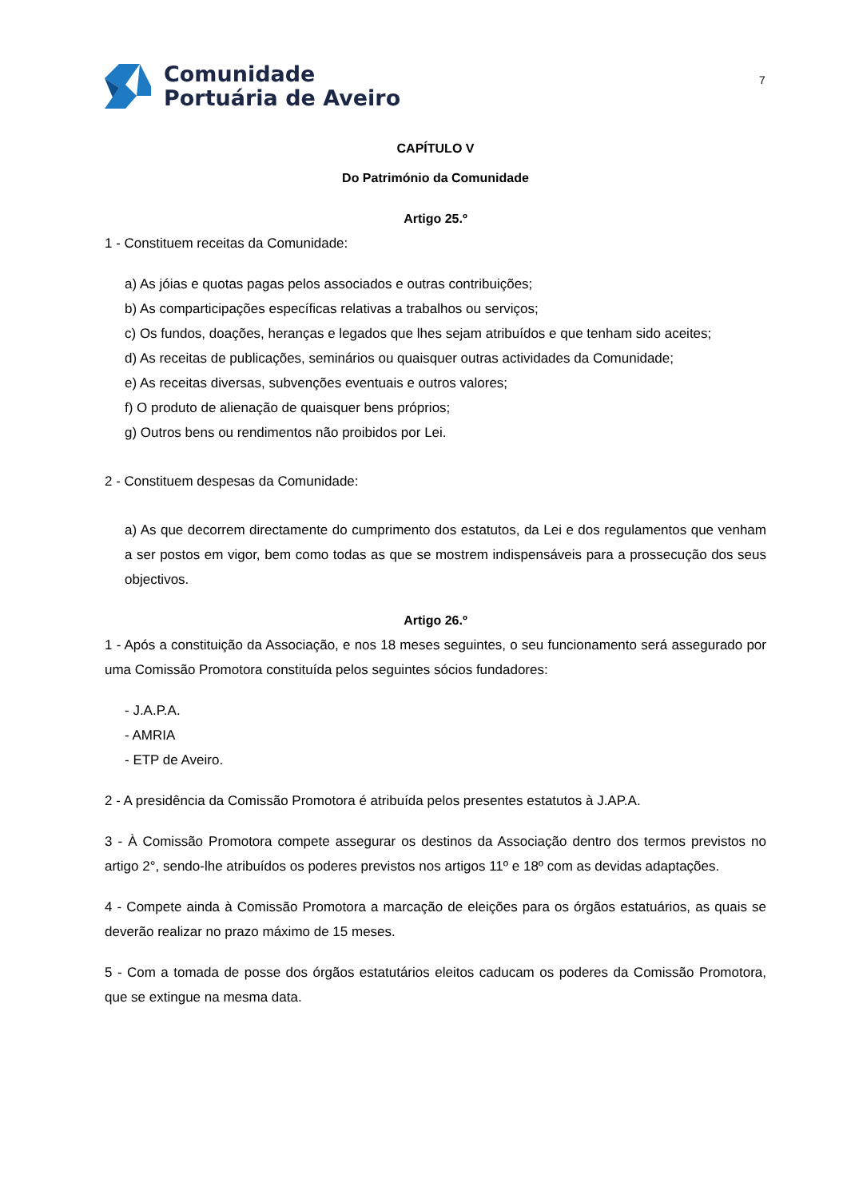Comunidade
Portuária de Aveiro
7
CAPÍTULO V
Do Património da Comunidade
Artigo 25.º
1 - Constituem receitas da Comunidade:
a) As jóias e quotas pagas pelos associados e outras contribuições;
b) As comparticipações específicas relativas a trabalhos ou serviços;
c) Os fundos, doações, heranças e legados que lhes sejam atribuídos e que tenham sido aceites;
d) As receitas de publicações, seminários ou quaisquer outras actividades da Comunidade;
e) As receitas diversas, subvenções eventuais e outros valores;
f) O produto de alienação de quaisquer bens próprios;
g) Outros bens ou rendimentos não proibidos por Lei.
2 - Constituem despesas da Comunidade:
a) As que decorrem directamente do cumprimento dos estatutos, da Lei e dos regulamentos que venham a ser postos em vigor, bem como todas as que se mostrem indispensáveis para a prossecução dos seus objectivos.
Artigo 26.º
1 - Após a constituição da Associação, e nos 18 meses seguintes, o seu funcionamento será assegurado por uma Comissão Promotora constituída pelos seguintes sócios fundadores:
- J.A.P.A.
- AMRIA
- ETP de Aveiro.
2 - A presidência da Comissão Promotora é atribuída pelos presentes estatutos à J.AP.A.
3 - À Comissão Promotora compete assegurar os destinos da Associação dentro dos termos previstos no artigo 2°, sendo-lhe atribuídos os poderes previstos nos artigos 11º e 18º com as devidas adaptações.
4 - Compete ainda à Comissão Promotora a marcação de eleições para os órgãos estatuários, as quais se deverão realizar no prazo máximo de 15 meses.
5 - Com a tomada de posse dos órgãos estatutários eleitos caducam os poderes da Comissão Promotora, que se extingue na mesma data.